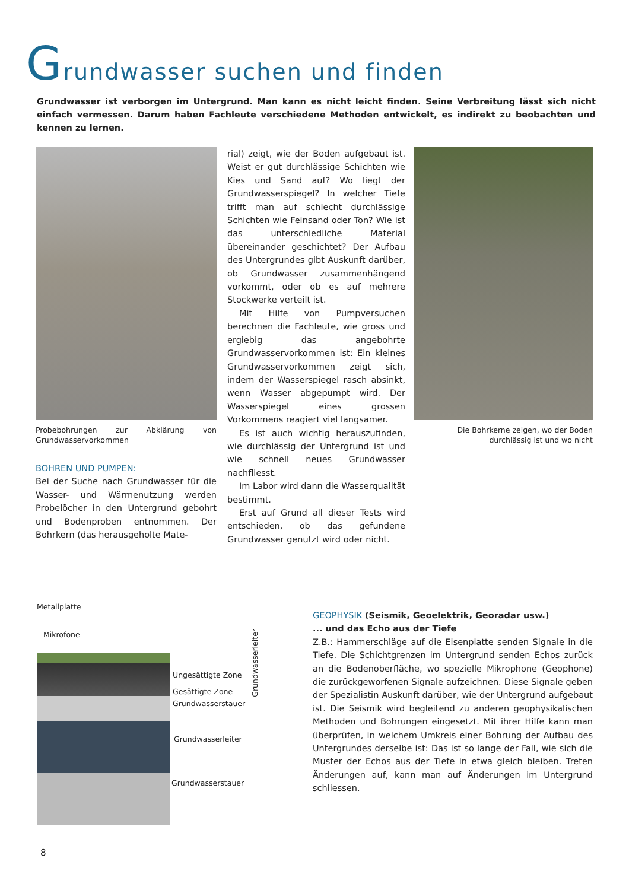Grundwasser suchen und finden
Grundwasser ist verborgen im Untergrund. Man kann es nicht leicht finden. Seine Verbreitung lässt sich nicht einfach vermessen. Darum haben Fachleute verschiedene Methoden entwickelt, es indirekt zu beobachten und kennen zu lernen.
Probebohrungen zur Abklärung von Grundwasservorkommen
BOHREN UND PUMPEN:
Bei der Suche nach Grundwasser für die Wasser- und Wärmenutzung werden Probelöcher in den Untergrund gebohrt und Bodenproben entnommen. Der Bohrkern (das herausgeholte Mate-
rial) zeigt, wie der Boden aufgebaut ist. Weist er gut durchlässige Schichten wie Kies und Sand auf? Wo liegt der Grundwasserspiegel? In welcher Tiefe trifft man auf schlecht durchlässige Schichten wie Feinsand oder Ton? Wie ist das unterschiedliche Material übereinander geschichtet? Der Aufbau des Untergrundes gibt Auskunft darüber, ob Grundwasser zusammenhängend vorkommt, oder ob es auf mehrere Stockwerke verteilt ist.
Mit Hilfe von Pumpversuchen berechnen die Fachleute, wie gross und ergiebig das angebohrte Grundwasservorkommen ist: Ein kleines Grundwasservorkommen zeigt sich, indem der Wasserspiegel rasch absinkt, wenn Wasser abgepumpt wird. Der Wasserspiegel eines grossen Vorkommens reagiert viel langsamer.
Es ist auch wichtig herauszufinden, wie durchlässig der Untergrund ist und wie schnell neues Grundwasser nachfliesst.
Im Labor wird dann die Wasserqualität bestimmt.
Erst auf Grund all dieser Tests wird entschieden, ob das gefundene Grundwasser genutzt wird oder nicht.
Die Bohrkerne zeigen, wo der Boden durchlässig ist und wo nicht
Metallplatte
Mikrofone
Ungesättigte Zone
Gesättigte Zone
Grundwasserstauer
Grundwasserleiter
Grundwasserstauer
Grundwasserleiter
GEOPHYSIK (Seismik, Geoelektrik, Georadar usw.)
... und das Echo aus der Tiefe
Z.B.: Hammerschläge auf die Eisenplatte senden Signale in die Tiefe. Die Schichtgrenzen im Untergrund senden Echos zurück an die Bodenoberfläche, wo spezielle Mikrophone (Geophone) die zurückgeworfenen Signale aufzeichnen. Diese Signale geben der Spezialistin Auskunft darüber, wie der Untergrund aufgebaut ist. Die Seismik wird begleitend zu anderen geophysikalischen Methoden und Bohrungen eingesetzt. Mit ihrer Hilfe kann man überprüfen, in welchem Umkreis einer Bohrung der Aufbau des Untergrundes derselbe ist: Das ist so lange der Fall, wie sich die Muster der Echos aus der Tiefe in etwa gleich bleiben. Treten Änderungen auf, kann man auf Änderungen im Untergrund schliessen.
8